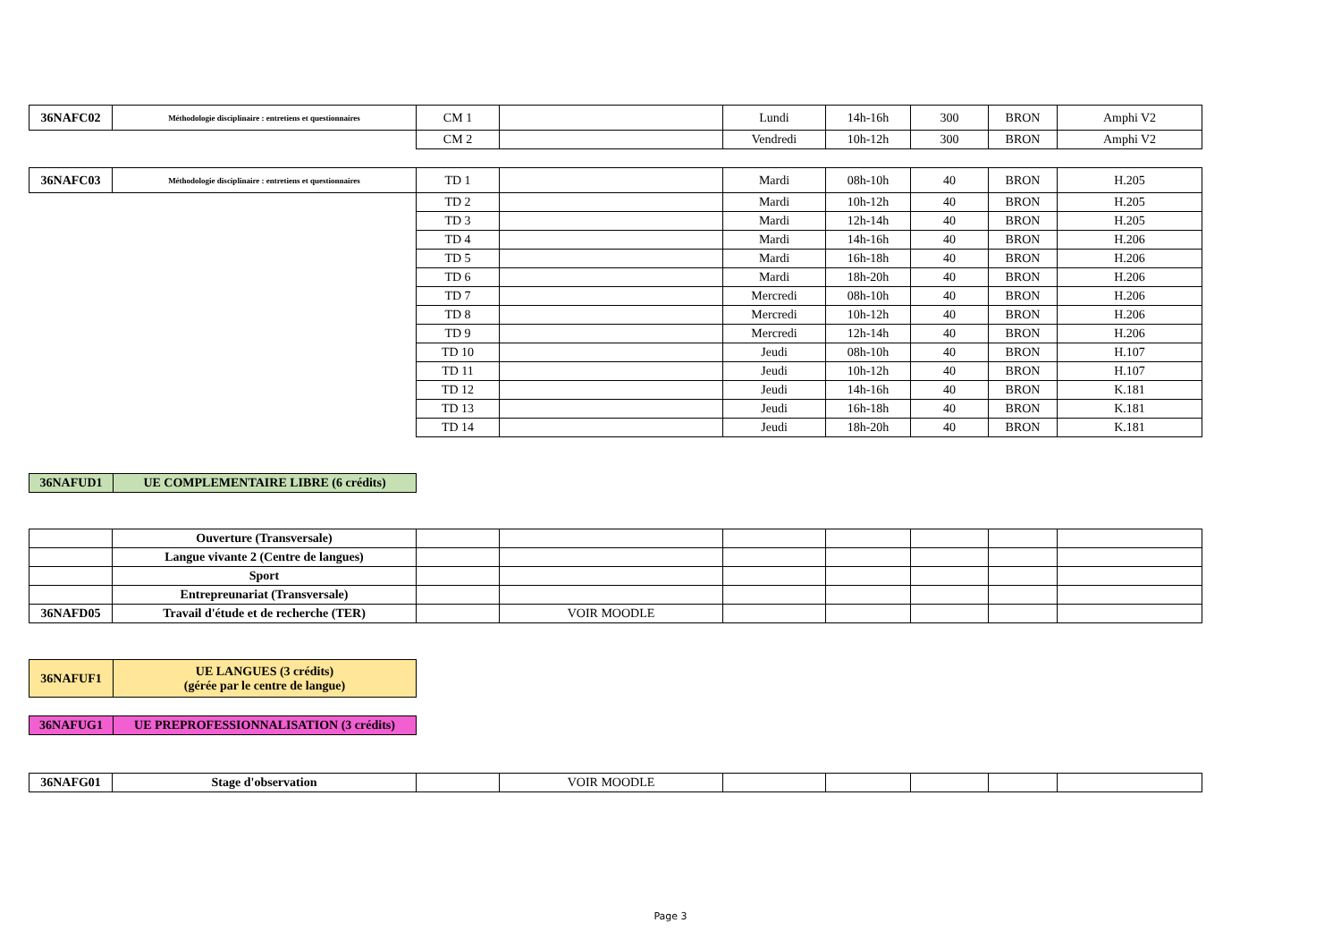| 36NAFC02 | Méthodologie disciplinaire : entretiens et questionnaires | CM 1 | | Lundi | 14h-16h | 300 | BRON | Amphi V2 |
| | | CM 2 | | Vendredi | 10h-12h | 300 | BRON | Amphi V2 |
| 36NAFC03 | Méthodologie disciplinaire : entretiens et questionnaires | TD 1 | | Mardi | 08h-10h | 40 | BRON | H.205 |
| | | TD 2 | | Mardi | 10h-12h | 40 | BRON | H.205 |
| | | TD 3 | | Mardi | 12h-14h | 40 | BRON | H.205 |
| | | TD 4 | | Mardi | 14h-16h | 40 | BRON | H.206 |
| | | TD 5 | | Mardi | 16h-18h | 40 | BRON | H.206 |
| | | TD 6 | | Mardi | 18h-20h | 40 | BRON | H.206 |
| | | TD 7 | | Mercredi | 08h-10h | 40 | BRON | H.206 |
| | | TD 8 | | Mercredi | 10h-12h | 40 | BRON | H.206 |
| | | TD 9 | | Mercredi | 12h-14h | 40 | BRON | H.206 |
| | | TD 10 | | Jeudi | 08h-10h | 40 | BRON | H.107 |
| | | TD 11 | | Jeudi | 10h-12h | 40 | BRON | H.107 |
| | | TD 12 | | Jeudi | 14h-16h | 40 | BRON | K.181 |
| | | TD 13 | | Jeudi | 16h-18h | 40 | BRON | K.181 |
| | | TD 14 | | Jeudi | 18h-20h | 40 | BRON | K.181 |
| 36NAFUD1 | UE COMPLEMENTAIRE LIBRE (6 crédits) |
| | Ouverture (Transversale) | | | | | | | |
| | Langue vivante 2 (Centre de langues) | | | | | | | |
| | Sport | | | | | | | |
| | Entrepreunariat (Transversale) | | | | | | | |
| 36NAFD05 | Travail d'étude et de recherche (TER) | | VOIR MOODLE | | | | | |
| 36NAFUF1 | UE LANGUES (3 crédits) (gérée par le centre de langue) |
| 36NAFUG1 | UE PREPROFESSIONNALISATION (3 crédits) |
| 36NAFG01 | Stage d'observation | | VOIR MOODLE | | | | | |
Page 3